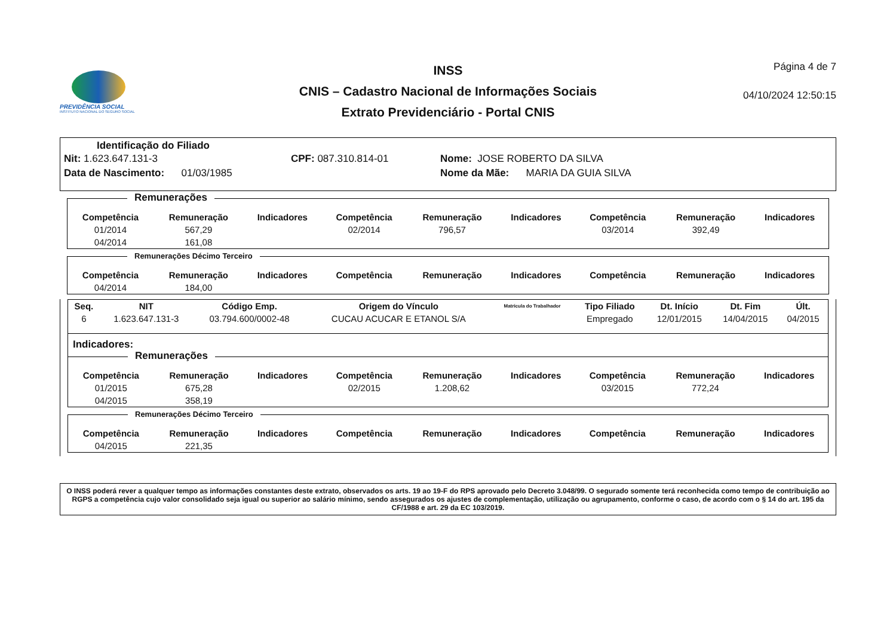PREVIDÊNCIA SOCIAL
INSTITUTO NACIONAL DO SEGURO SOCIAL
INSS
CNIS – Cadastro Nacional de Informações Sociais
Extrato Previdenciário - Portal CNIS
Página 4 de 7
04/10/2024 12:50:15
Identificação do Filiado
Nit: 1.623.647.131-3 CPF: 087.310.814-01 Nome: JOSE ROBERTO DA SILVA
Data de Nascimento: 01/03/1985 Nome da Mãe: MARIA DA GUIA SILVA
Remunerações
| Competência | Remuneração | Indicadores | Competência | Remuneração | Indicadores | Competência | Remuneração | Indicadores |
| --- | --- | --- | --- | --- | --- | --- | --- | --- |
| 01/2014 | 567,29 | | 02/2014 | 796,57 | | 03/2014 | 392,49 | |
| 04/2014 | 161,08 | | | | | | | |
Remunerações Décimo Terceiro
| Competência | Remuneração | Indicadores | Competência | Remuneração | Indicadores | Competência | Remuneração | Indicadores |
| --- | --- | --- | --- | --- | --- | --- | --- | --- |
| 04/2014 | 184,00 | | | | | | | |
| Seq. | NIT | Código Emp. | Origem do Vínculo | Matrícula do Trabalhador | Tipo Filiado | Dt. Início | Dt. Fim | Últ. |
| --- | --- | --- | --- | --- | --- | --- | --- | --- |
| 6 | 1.623.647.131-3 | 03.794.600/0002-48 | CUCAU ACUCAR E ETANOL S/A | | Empregado | 12/01/2015 | 14/04/2015 | 04/2015 |
Indicadores:
Remunerações
| Competência | Remuneração | Indicadores | Competência | Remuneração | Indicadores | Competência | Remuneração | Indicadores |
| --- | --- | --- | --- | --- | --- | --- | --- | --- |
| 01/2015 | 675,28 | | 02/2015 | 1.208,62 | | 03/2015 | 772,24 | |
| 04/2015 | 358,19 | | | | | | | |
Remunerações Décimo Terceiro
| Competência | Remuneração | Indicadores | Competência | Remuneração | Indicadores | Competência | Remuneração | Indicadores |
| --- | --- | --- | --- | --- | --- | --- | --- | --- |
| 04/2015 | 221,35 | | | | | | | |
O INSS poderá rever a qualquer tempo as informações constantes deste extrato, observados os arts. 19 ao 19-F do RPS aprovado pelo Decreto 3.048/99. O segurado somente terá reconhecida como tempo de contribuição ao RGPS a competência cujo valor consolidado seja igual ou superior ao salário mínimo, sendo assegurados os ajustes de complementação, utilização ou agrupamento, conforme o caso, de acordo com o § 14 do art. 195 da CF/1988 e art. 29 da EC 103/2019.